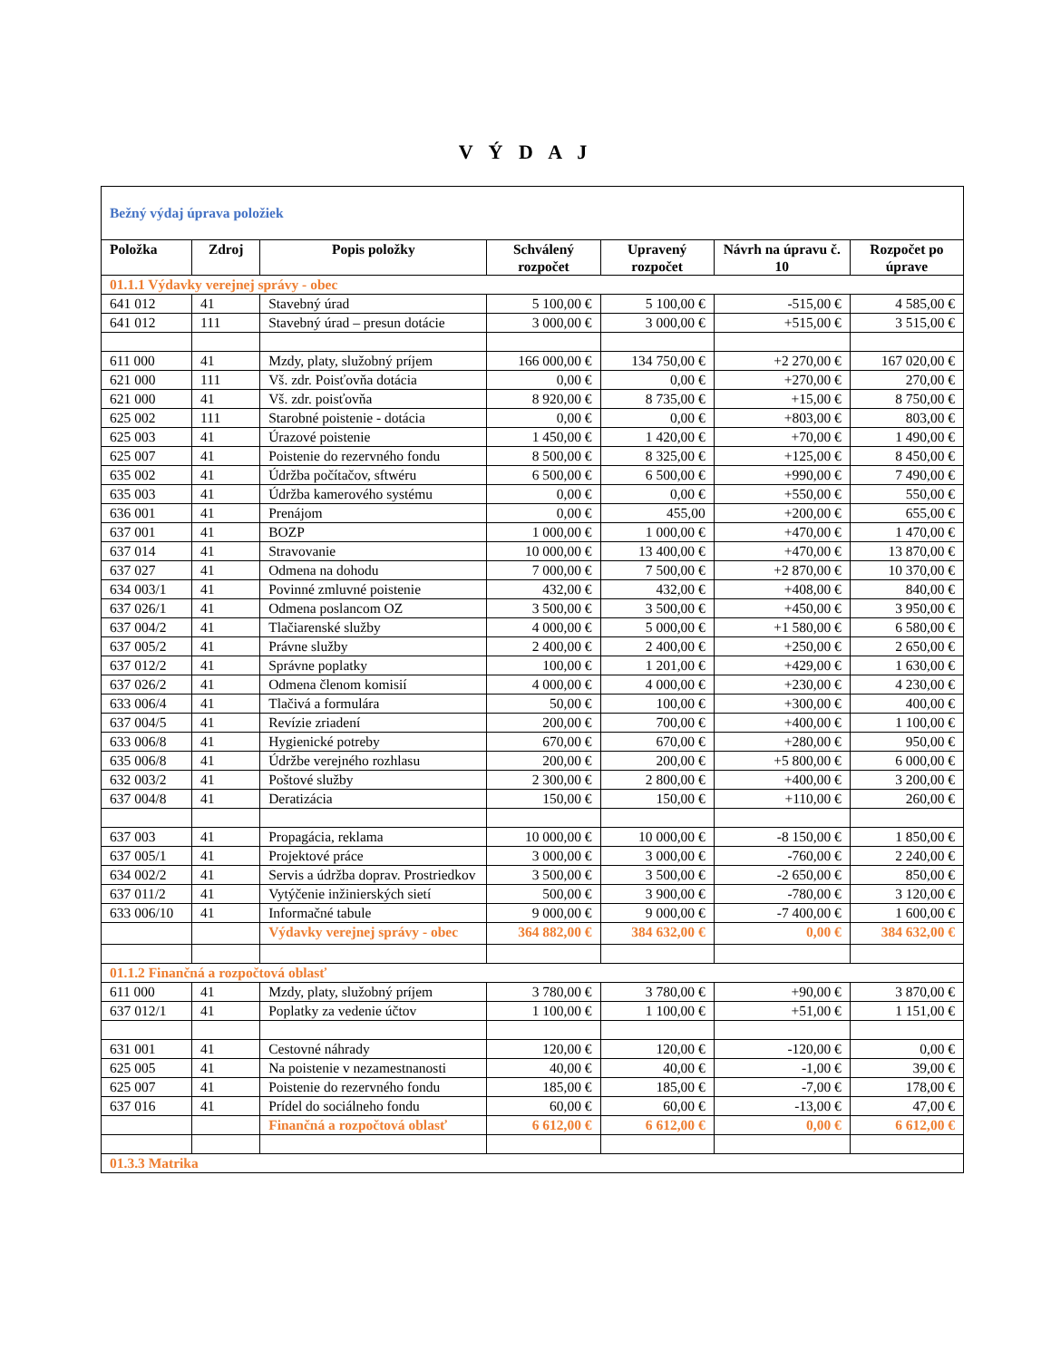V Ý D A J
| Bežný výdaj úprava položiek | | | | | | |
| Položka | Zdroj | Popis položky | Schválený rozpočet | Upravený rozpočet | Návrh na úpravu č. 10 | Rozpočet po úprave |
| 01.1.1 Výdavky verejnej správy - obec | | | | | | |
| 641 012 | 41 | Stavebný úrad | 5 100,00 € | 5 100,00 € | -515,00 € | 4 585,00 € |
| 641 012 | 111 | Stavebný úrad – presun dotácie | 3 000,00 € | 3 000,00 € | +515,00 € | 3 515,00 € |
| 611 000 | 41 | Mzdy, platy, služobný príjem | 166 000,00 € | 134 750,00 € | +2 270,00 € | 167 020,00 € |
| 621 000 | 111 | Vš. zdr. Poisťovňa dotácia | 0,00 € | 0,00 € | +270,00 € | 270,00 € |
| 621 000 | 41 | Vš. zdr. poisťovňa | 8 920,00 € | 8 735,00 € | +15,00 € | 8 750,00 € |
| 625 002 | 111 | Starobné poistenie - dotácia | 0,00 € | 0,00 € | +803,00 € | 803,00 € |
| 625 003 | 41 | Úrazové poistenie | 1 450,00 € | 1 420,00 € | +70,00 € | 1 490,00 € |
| 625 007 | 41 | Poistenie do rezervného fondu | 8 500,00 € | 8 325,00 € | +125,00 € | 8 450,00 € |
| 635 002 | 41 | Údržba počítačov, sftwéru | 6 500,00 € | 6 500,00 € | +990,00 € | 7 490,00 € |
| 635 003 | 41 | Údržba kamerového systému | 0,00 € | 0,00 € | +550,00 € | 550,00 € |
| 636 001 | 41 | Prenájom | 0,00 € | 455,00 | +200,00 € | 655,00 € |
| 637 001 | 41 | BOZP | 1 000,00 € | 1 000,00 € | +470,00 € | 1 470,00 € |
| 637 014 | 41 | Stravovanie | 10 000,00 € | 13 400,00 € | +470,00 € | 13 870,00 € |
| 637 027 | 41 | Odmena na dohodu | 7 000,00 € | 7 500,00 € | +2 870,00 € | 10 370,00 € |
| 634 003/1 | 41 | Povinné zmluvné poistenie | 432,00 € | 432,00 € | +408,00 € | 840,00 € |
| 637 026/1 | 41 | Odmena poslancom OZ | 3 500,00 € | 3 500,00 € | +450,00 € | 3 950,00 € |
| 637 004/2 | 41 | Tlačiarenské služby | 4 000,00 € | 5 000,00 € | +1 580,00 € | 6 580,00 € |
| 637 005/2 | 41 | Právne služby | 2 400,00 € | 2 400,00 € | +250,00 € | 2 650,00 € |
| 637 012/2 | 41 | Správne poplatky | 100,00 € | 1 201,00 € | +429,00 € | 1 630,00 € |
| 637 026/2 | 41 | Odmena členom komisií | 4 000,00 € | 4 000,00 € | +230,00 € | 4 230,00 € |
| 633 006/4 | 41 | Tlačivá a formulára | 50,00 € | 100,00 € | +300,00 € | 400,00 € |
| 637 004/5 | 41 | Revízie zriadení | 200,00 € | 700,00 € | +400,00 € | 1 100,00 € |
| 633 006/8 | 41 | Hygienické potreby | 670,00 € | 670,00 € | +280,00 € | 950,00 € |
| 635 006/8 | 41 | Údržbe verejného rozhlasu | 200,00 € | 200,00 € | +5 800,00 € | 6 000,00 € |
| 632 003/2 | 41 | Poštové služby | 2 300,00 € | 2 800,00 € | +400,00 € | 3 200,00 € |
| 637 004/8 | 41 | Deratizácia | 150,00 € | 150,00 € | +110,00 € | 260,00 € |
| 637 003 | 41 | Propagácia, reklama | 10 000,00 € | 10 000,00 € | -8 150,00 € | 1 850,00 € |
| 637 005/1 | 41 | Projektové práce | 3 000,00 € | 3 000,00 € | -760,00 € | 2 240,00 € |
| 634 002/2 | 41 | Servis a údržba doprav. Prostriedkov | 3 500,00 € | 3 500,00 € | -2 650,00 € | 850,00 € |
| 637 011/2 | 41 | Vytýčenie inžinierských sietí | 500,00 € | 3 900,00 € | -780,00 € | 3 120,00 € |
| 633 006/10 | 41 | Informačné tabule | 9 000,00 € | 9 000,00 € | -7 400,00 € | 1 600,00 € |
| | | Výdavky verejnej správy - obec | 364 882,00 € | 384 632,00 € | 0,00 € | 384 632,00 € |
| 01.1.2 Finančná a rozpočtová oblasť | | | | | | |
| 611 000 | 41 | Mzdy, platy, služobný príjem | 3 780,00 € | 3 780,00 € | +90,00 € | 3 870,00 € |
| 637 012/1 | 41 | Poplatky za vedenie účtov | 1 100,00 € | 1 100,00 € | +51,00 € | 1 151,00 € |
| 631 001 | 41 | Cestovné náhrady | 120,00 € | 120,00 € | -120,00 € | 0,00 € |
| 625 005 | 41 | Na poistenie v nezamestnanosti | 40,00 € | 40,00 € | -1,00 € | 39,00 € |
| 625 007 | 41 | Poistenie do rezervného fondu | 185,00 € | 185,00 € | -7,00 € | 178,00 € |
| 637 016 | 41 | Prídel do sociálneho fondu | 60,00 € | 60,00 € | -13,00 € | 47,00 € |
| | | Finančná a rozpočtová oblasť | 6 612,00 € | 6 612,00 € | 0,00 € | 6 612,00 € |
| 01.3.3 Matrika | | | | | | |